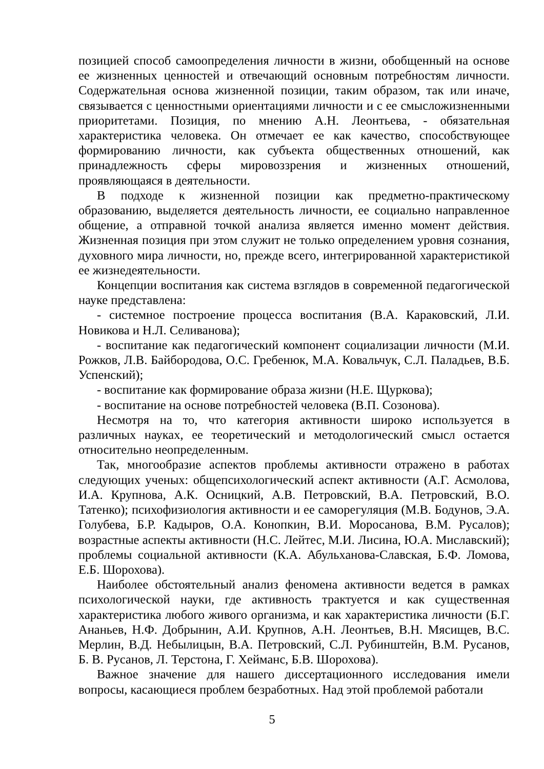позицией способ самоопределения личности в жизни, обобщенный на основе ее жизненных ценностей и отвечающий основным потребностям личности. Содержательная основа жизненной позиции, таким образом, так или иначе, связывается с ценностными ориентациями личности и с ее смысложизненными приоритетами. Позиция, по мнению А.Н. Леонтьева, - обязательная характеристика человека. Он отмечает ее как качество, способствующее формированию личности, как субъекта общественных отношений, как принадлежность сферы мировоззрения и жизненных отношений, проявляющаяся в деятельности.
В подходе к жизненной позиции как предметно-практическому образованию, выделяется деятельность личности, ее социально направленное общение, а отправной точкой анализа является именно момент действия. Жизненная позиция при этом служит не только определением уровня сознания, духовного мира личности, но, прежде всего, интегрированной характеристикой ее жизнедеятельности.
Концепции воспитания как система взглядов в современной педагогической науке представлена:
- системное построение процесса воспитания (В.А. Караковский, Л.И. Новикова и Н.Л. Селиванова);
- воспитание как педагогический компонент социализации личности (М.И. Рожков, Л.В. Байбородова, О.С. Гребенюк, М.А. Ковальчук, С.Л. Паладьев, В.Б. Успенский);
- воспитание как формирование образа жизни (Н.Е. Щуркова);
- воспитание на основе потребностей человека (В.П. Созонова).
Несмотря на то, что категория активности широко используется в различных науках, ее теоретический и методологический смысл остается относительно неопределенным.
Так, многообразие аспектов проблемы активности отражено в работах следующих ученых: общепсихологический аспект активности (А.Г. Асмолова, И.А. Крупнова, А.К. Осницкий, А.В. Петровский, В.А. Петровский, В.О. Татенко); психофизиология активности и ее саморегуляция (М.В. Бодунов, Э.А. Голубева, Б.Р. Кадыров, О.А. Конопкин, В.И. Моросанова, В.М. Русалов); возрастные аспекты активности (Н.С. Лейтес, М.И. Лисина, Ю.А. Миславский); проблемы социальной активности (К.А. Абульханова-Славская, Б.Ф. Ломова, Е.Б. Шорохова).
Наиболее обстоятельный анализ феномена активности ведется в рамках психологической науки, где активность трактуется и как существенная характеристика любого живого организма, и как характеристика личности (Б.Г. Ананьев, Н.Ф. Добрынин, А.И. Крупнов, А.Н. Леонтьев, В.Н. Мясищев, В.С. Мерлин, В.Д. Небылицын, В.А. Петровский, С.Л. Рубинштейн, В.М. Русанов, Б. В. Русанов, Л. Терстона, Г. Хейманс, Б.В. Шорохова).
Важное значение для нашего диссертационного исследования имели вопросы, касающиеся проблем безработных. Над этой проблемой работали
5